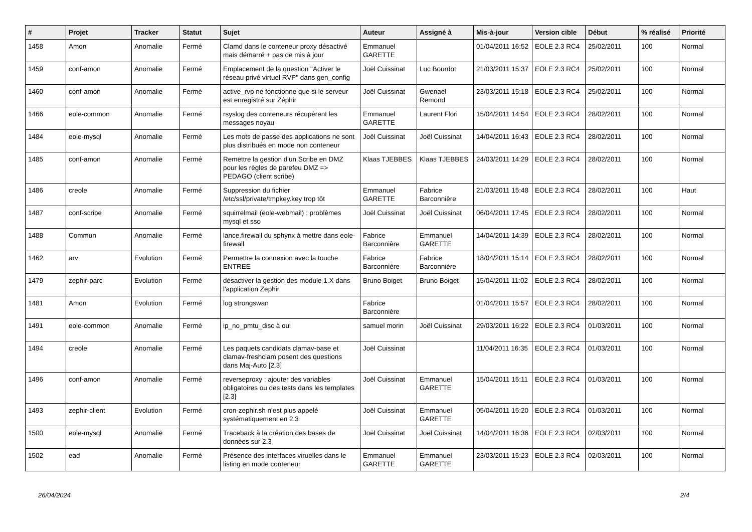| # | Projet | Tracker | Statut | Sujet | Auteur | Assigné à | Mis-à-jour | Version cible | Début | % réalisé | Priorité |
| --- | --- | --- | --- | --- | --- | --- | --- | --- | --- | --- | --- |
| 1458 | Amon | Anomalie | Fermé | Clamd dans le conteneur proxy désactivé mais démarré + pas de mis à jour | Emmanuel GARETTE | | 01/04/2011 16:52 | EOLE 2.3 RC4 | 25/02/2011 | 100 | Normal |
| 1459 | conf-amon | Anomalie | Fermé | Emplacement de la question "Activer le réseau privé virtuel RVP" dans gen_config | Joël Cuissinat | Luc Bourdot | 21/03/2011 15:37 | EOLE 2.3 RC4 | 25/02/2011 | 100 | Normal |
| 1460 | conf-amon | Anomalie | Fermé | active_rvp ne fonctionne que si le serveur est enregistré sur Zéphir | Joël Cuissinat | Gwenael Remond | 23/03/2011 15:18 | EOLE 2.3 RC4 | 25/02/2011 | 100 | Normal |
| 1466 | eole-common | Anomalie | Fermé | rsyslog des conteneurs récupèrent les messages noyau | Emmanuel GARETTE | Laurent Flori | 15/04/2011 14:54 | EOLE 2.3 RC4 | 28/02/2011 | 100 | Normal |
| 1484 | eole-mysql | Anomalie | Fermé | Les mots de passe des applications ne sont plus distribués en mode non conteneur | Joël Cuissinat | Joël Cuissinat | 14/04/2011 16:43 | EOLE 2.3 RC4 | 28/02/2011 | 100 | Normal |
| 1485 | conf-amon | Anomalie | Fermé | Remettre la gestion d'un Scribe en DMZ pour les règles de parefeu DMZ => PEDAGO (client scribe) | Klaas TJEBBES | Klaas TJEBBES | 24/03/2011 14:29 | EOLE 2.3 RC4 | 28/02/2011 | 100 | Normal |
| 1486 | creole | Anomalie | Fermé | Suppression du fichier /etc/ssl/private/tmpkey.key trop tôt | Emmanuel GARETTE | Fabrice Barconnière | 21/03/2011 15:48 | EOLE 2.3 RC4 | 28/02/2011 | 100 | Haut |
| 1487 | conf-scribe | Anomalie | Fermé | squirrelmail (eole-webmail) : problèmes mysql et sso | Joël Cuissinat | Joël Cuissinat | 06/04/2011 17:45 | EOLE 2.3 RC4 | 28/02/2011 | 100 | Normal |
| 1488 | Commun | Anomalie | Fermé | lance.firewall du sphynx à mettre dans eole-firewall | Fabrice Barconnière | Emmanuel GARETTE | 14/04/2011 14:39 | EOLE 2.3 RC4 | 28/02/2011 | 100 | Normal |
| 1462 | arv | Evolution | Fermé | Permettre la connexion avec la touche ENTREE | Fabrice Barconnière | Fabrice Barconnière | 18/04/2011 15:14 | EOLE 2.3 RC4 | 28/02/2011 | 100 | Normal |
| 1479 | zephir-parc | Evolution | Fermé | désactiver la gestion des module 1.X dans l'application Zephir. | Bruno Boiget | Bruno Boiget | 15/04/2011 11:02 | EOLE 2.3 RC4 | 28/02/2011 | 100 | Normal |
| 1481 | Amon | Evolution | Fermé | log strongswan | Fabrice Barconnière | | 01/04/2011 15:57 | EOLE 2.3 RC4 | 28/02/2011 | 100 | Normal |
| 1491 | eole-common | Anomalie | Fermé | ip_no_pmtu_disc à oui | samuel morin | Joël Cuissinat | 29/03/2011 16:22 | EOLE 2.3 RC4 | 01/03/2011 | 100 | Normal |
| 1494 | creole | Anomalie | Fermé | Les paquets candidats clamav-base et clamav-freshclam posent des questions dans Maj-Auto [2.3] | Joël Cuissinat | | 11/04/2011 16:35 | EOLE 2.3 RC4 | 01/03/2011 | 100 | Normal |
| 1496 | conf-amon | Anomalie | Fermé | reverseproxy : ajouter des variables obligatoires ou des tests dans les templates [2.3] | Joël Cuissinat | Emmanuel GARETTE | 15/04/2011 15:11 | EOLE 2.3 RC4 | 01/03/2011 | 100 | Normal |
| 1493 | zephir-client | Evolution | Fermé | cron-zephir.sh n'est plus appelé systématiquement en 2.3 | Joël Cuissinat | Emmanuel GARETTE | 05/04/2011 15:20 | EOLE 2.3 RC4 | 01/03/2011 | 100 | Normal |
| 1500 | eole-mysql | Anomalie | Fermé | Traceback à la création des bases de données sur 2.3 | Joël Cuissinat | Joël Cuissinat | 14/04/2011 16:36 | EOLE 2.3 RC4 | 02/03/2011 | 100 | Normal |
| 1502 | ead | Anomalie | Fermé | Présence des interfaces viruelles dans le listing en mode conteneur | Emmanuel GARETTE | Emmanuel GARETTE | 23/03/2011 15:23 | EOLE 2.3 RC4 | 02/03/2011 | 100 | Normal |
26/04/2024 2/4